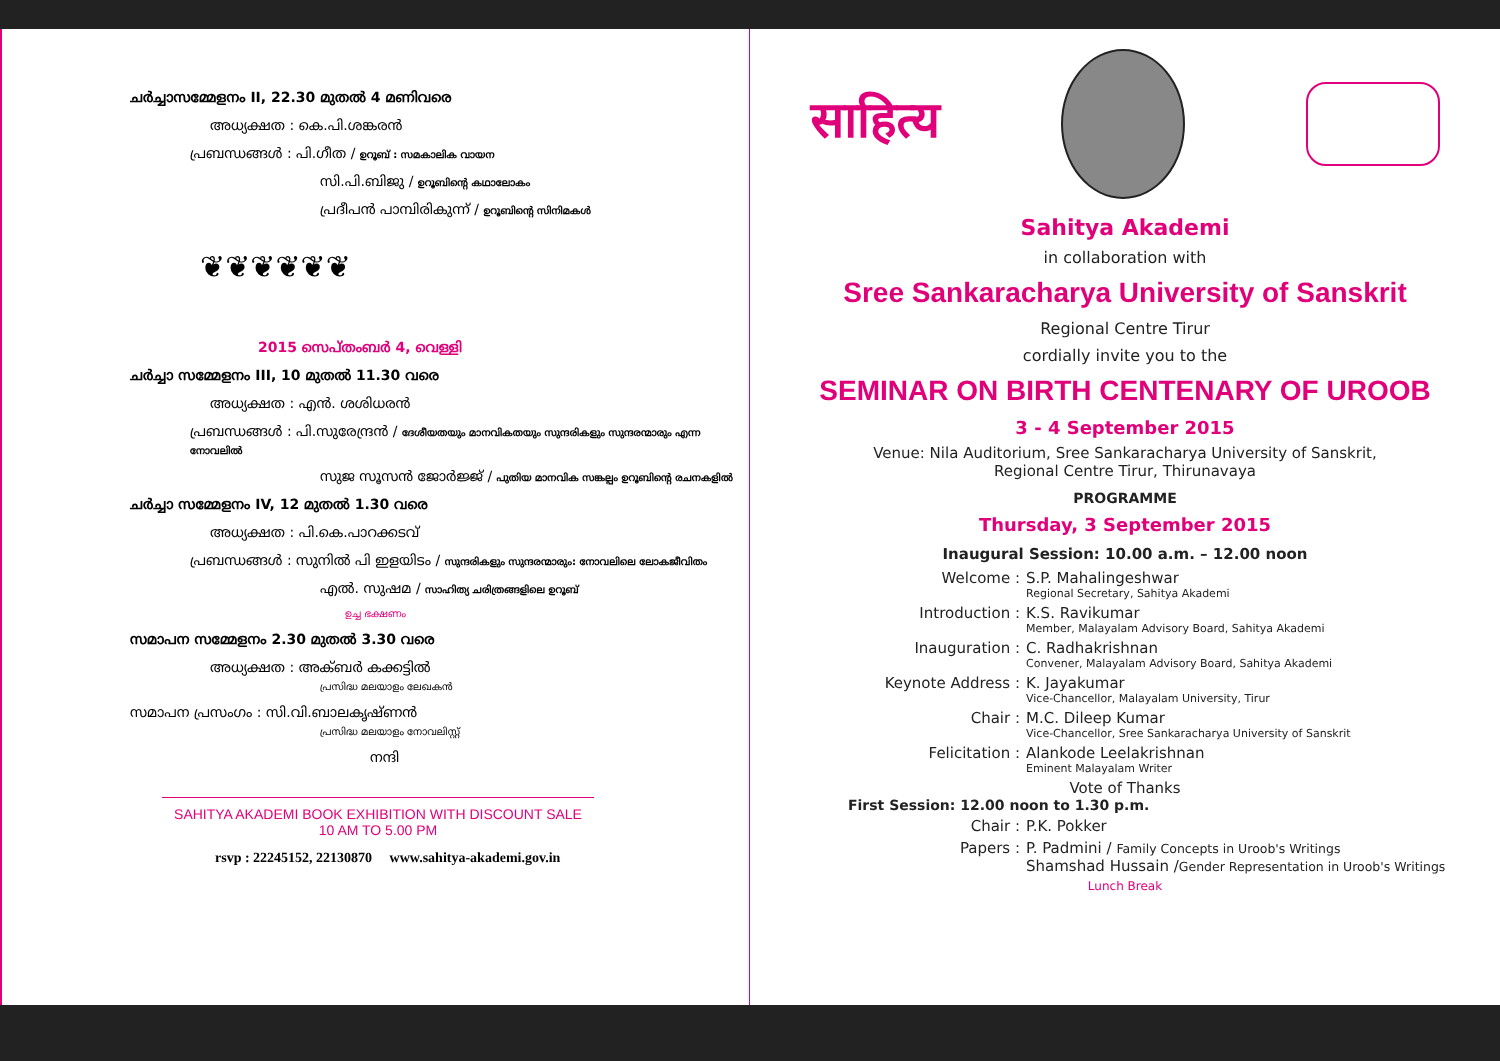ചർച്ചാസമ്മേളനം II, 22.30 മുതൽ 4 മണിവരെ
അധ്യക്ഷത : കെ.പി.ശങ്കരൻ
പ്രബന്ധങ്ങൾ : പി.ഗീത / ഉറൂബ് : സമകാലിക വായന
സി.പി.ബിജു / ഉറൂബിന്റെ കഥാലോകം
പ്രദീപൻ പാമ്പിരികുന്ന് / ഉറൂബിന്റെ സിനിമകൾ
❦❦❦❦❦❦
2015 സെപ്തംബർ 4, വെള്ളി
ചർച്ചാ സമ്മേളനം III, 10 മുതൽ 11.30 വരെ
അധ്യക്ഷത : എൻ. ശശിധരൻ
പ്രബന്ധങ്ങൾ : പി.സുരേന്ദ്രൻ / ദേശീയതയും മാനവികതയും സുന്ദരികളും സുന്ദരന്മാരും എന്ന നോവലിൽ
സുജ സൂസൻ ജോർജ്ജ് / പുതിയ മാനവിക സങ്കല്പം ഉറൂബിന്റെ രചനകളിൽ
ചർച്ചാ സമ്മേളനം IV, 12 മുതൽ 1.30 വരെ
അധ്യക്ഷത : പി.കെ.പാറക്കടവ്
പ്രബന്ധങ്ങൾ : സുനിൽ പി ഇളയിടം / സുന്ദരികളും സുന്ദരന്മാരും: നോവലിലെ ലോകജീവിതം
എൽ. സുഷമ / സാഹിത്യ ചരിത്രങ്ങളിലെ ഉറൂബ്
ഉച്ച ഭക്ഷണം
സമാപന സമ്മേളനം 2.30 മുതൽ 3.30 വരെ
അധ്യക്ഷത : അക്ബർ കക്കട്ടിൽ
പ്രസിദ്ധ മലയാളം ലേഖകൻ
സമാപന പ്രസംഗം : സി.വി.ബാലകൃഷ്ണൻ
പ്രസിദ്ധ മലയാളം നോവലിസ്റ്റ്
നന്ദി
SAHITYA AKADEMI BOOK EXHIBITION WITH DISCOUNT SALE
10 AM TO 5.00 PM
rsvp : 22245152, 22130870 www.sahitya-akademi.gov.in
साहित्य
Sahitya Akademi
in collaboration with
Sree Sankaracharya University of Sanskrit
Regional Centre Tirur
cordially invite you to the
SEMINAR ON BIRTH CENTENARY OF UROOB
3 - 4 September 2015
Venue: Nila Auditorium, Sree Sankaracharya University of Sanskrit,
Regional Centre Tirur, Thirunavaya
PROGRAMME
Thursday, 3 September 2015
Inaugural Session: 10.00 a.m. – 12.00 noon
Welcome : S.P. Mahalingeshwar
Regional Secretary, Sahitya Akademi
Introduction : K.S. Ravikumar
Member, Malayalam Advisory Board, Sahitya Akademi
Inauguration : C. Radhakrishnan
Convener, Malayalam Advisory Board, Sahitya Akademi
Keynote Address : K. Jayakumar
Vice-Chancellor, Malayalam University, Tirur
Chair : M.C. Dileep Kumar
Vice-Chancellor, Sree Sankaracharya University of Sanskrit
Felicitation : Alankode Leelakrishnan
Eminent Malayalam Writer
Vote of Thanks
First Session: 12.00 noon to 1.30 p.m.
Chair : P.K. Pokker
Papers : P. Padmini / Family Concepts in Uroob's Writings
Shamshad Hussain /Gender Representation in Uroob's Writings
Lunch Break